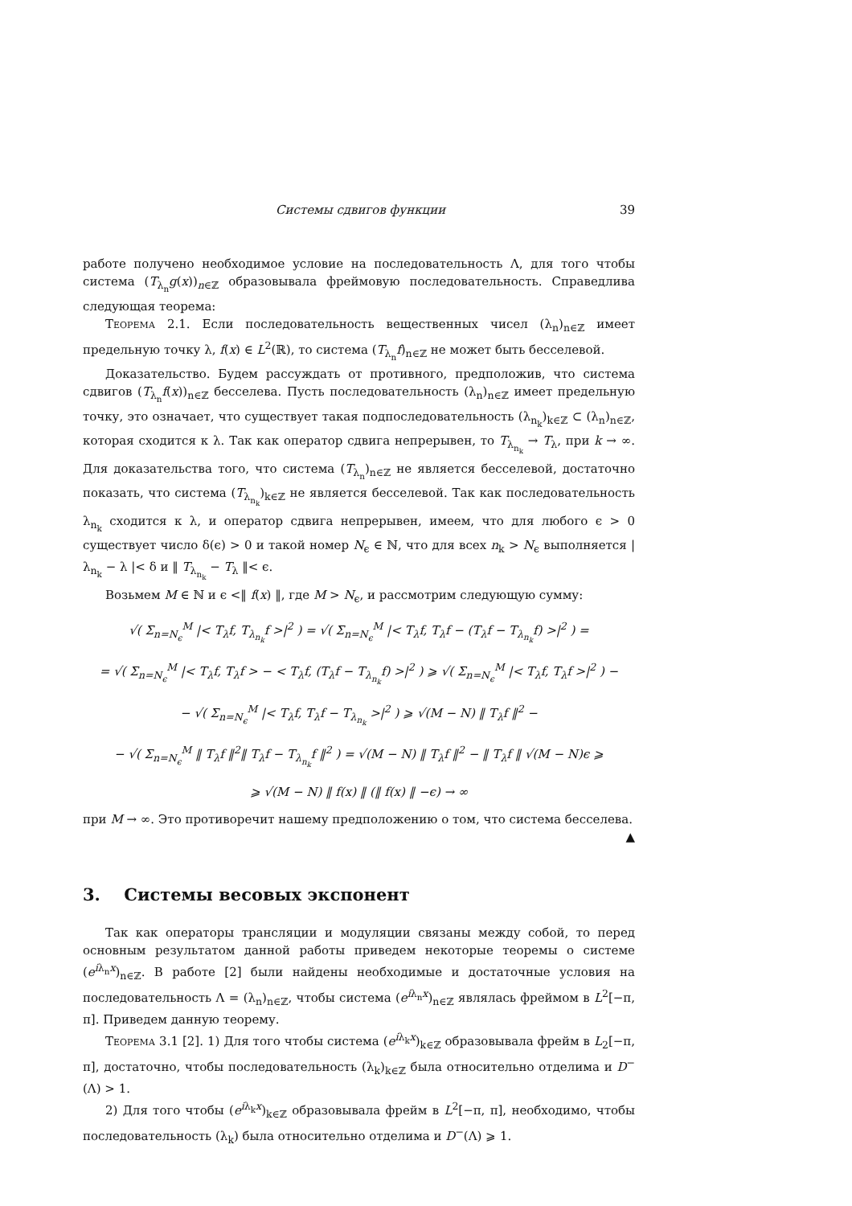Системы сдвигов функции 39
работе получено необходимое условие на последовательность Λ, для того чтобы система (T<sub>λ<sub>n</sub></sub>g(x))<sub>n∈ℤ</sub> образовывала фреймовую последовательность. Справедлива следующая теорема:
Теорема 2.1. Если последовательность вещественных чисел (λ<sub>n</sub>)<sub>n∈ℤ</sub> имеет предельную точку λ, f(x) ∈ L<sup>2</sup>(ℝ), то система (T<sub>λ<sub>n</sub></sub>f)<sub>n∈ℤ</sub> не может быть бесселевой.
Доказательство. Будем рассуждать от противного, предположив, что система сдвигов (T<sub>λ<sub>n</sub></sub>f(x))<sub>n∈ℤ</sub> бесселева. Пусть последовательность (λ<sub>n</sub>)<sub>n∈ℤ</sub> имеет предельную точку, это означает, что существует такая подпоследовательность (λ<sub>n<sub>k</sub></sub>)<sub>k∈ℤ</sub> ⊂ (λ<sub>n</sub>)<sub>n∈ℤ</sub>, которая сходится к λ. Так как оператор сдвига непрерывен, то T<sub>λ<sub>n<sub>k</sub></sub></sub> → T<sub>λ</sub>, при k → ∞. Для доказательства того, что система (T<sub>λ<sub>n</sub></sub>)<sub>n∈ℤ</sub> не является бесселевой, достаточно показать, что система (T<sub>λ<sub>n<sub>k</sub></sub></sub>)<sub>k∈ℤ</sub> не является бесселевой. Так как последовательность λ<sub>n<sub>k</sub></sub> сходится к λ, и оператор сдвига непрерывен, имеем, что для любого ϵ > 0 существует число δ(ϵ) > 0 и такой номер N<sub>ϵ</sub> ∈ ℕ, что для всех n<sub>k</sub> > N<sub>ϵ</sub> выполняется | λ<sub>n<sub>k</sub></sub> − λ |< δ и ‖ T<sub>λ<sub>n<sub>k</sub></sub></sub> − T<sub>λ</sub> ‖< ϵ.
Возьмем M ∈ ℕ и ϵ <‖ f(x) ‖, где M > N<sub>ϵ</sub>, и рассмотрим следующую сумму:
√( Σ<sub>n=N<sub>ϵ</sub></sub><sup>M</sup> |< T<sub>λ</sub>f, T<sub>λ<sub>n<sub>k</sub></sub></sub>f >|<sup>2</sup> ) = √( Σ<sub>n=N<sub>ϵ</sub></sub><sup>M</sup> |< T<sub>λ</sub>f, T<sub>λ</sub>f − (T<sub>λ</sub>f − T<sub>λ<sub>n<sub>k</sub></sub></sub>f) >|<sup>2</sup> ) =
= √( Σ<sub>n=N<sub>ϵ</sub></sub><sup>M</sup> |< T<sub>λ</sub>f, T<sub>λ</sub>f > − < T<sub>λ</sub>f, (T<sub>λ</sub>f − T<sub>λ<sub>n<sub>k</sub></sub></sub>f) >|<sup>2</sup> ) ⩾ √( Σ<sub>n=N<sub>ϵ</sub></sub><sup>M</sup> |< T<sub>λ</sub>f, T<sub>λ</sub>f >|<sup>2</sup> ) −
− √( Σ<sub>n=N<sub>ϵ</sub></sub><sup>M</sup> |< T<sub>λ</sub>f, T<sub>λ</sub>f − T<sub>λ<sub>n<sub>k</sub></sub></sub> >|<sup>2</sup> ) ⩾ √(M − N) ‖ T<sub>λ</sub>f ‖<sup>2</sup> −
− √( Σ<sub>n=N<sub>ϵ</sub></sub><sup>M</sup> ‖ T<sub>λ</sub>f ‖<sup>2</sup>‖ T<sub>λ</sub>f − T<sub>λ<sub>n<sub>k</sub></sub></sub>f ‖<sup>2</sup> ) = √(M − N) ‖ T<sub>λ</sub>f ‖<sup>2</sup> − ‖ T<sub>λ</sub>f ‖ √(M − N)ϵ ⩾
⩾ √(M − N) ‖ f(x) ‖ (‖ f(x) ‖ −ϵ) → ∞
при M → ∞. Это противоречит нашему предположению о том, что система бесселева.
▲
3. Системы весовых экспонент
Так как операторы трансляции и модуляции связаны между собой, то перед основным результатом данной работы приведем некоторые теоремы о системе (e<sup>iλ<sub>n</sub>x</sup>)<sub>n∈ℤ</sub>. В работе [2] были найдены необходимые и достаточные условия на последовательность Λ = (λ<sub>n</sub>)<sub>n∈ℤ</sub>, чтобы система (e<sup>iλ<sub>n</sub>x</sup>)<sub>n∈ℤ</sub> являлась фреймом в L<sup>2</sup>[−π, π]. Приведем данную теорему.
Теорема 3.1 [2]. 1) Для того чтобы система (e<sup>iλ<sub>k</sub>x</sup>)<sub>k∈ℤ</sub> образовывала фрейм в L<sub>2</sub>[−π, π], достаточно, чтобы последовательность (λ<sub>k</sub>)<sub>k∈ℤ</sub> была относительно отделима и D<sup>−</sup>(Λ) > 1.
2) Для того чтобы (e<sup>iλ<sub>k</sub>x</sup>)<sub>k∈ℤ</sub> образовывала фрейм в L<sup>2</sup>[−π, π], необходимо, чтобы последовательность (λ<sub>k</sub>) была относительно отделима и D<sup>−</sup>(Λ) ⩾ 1.